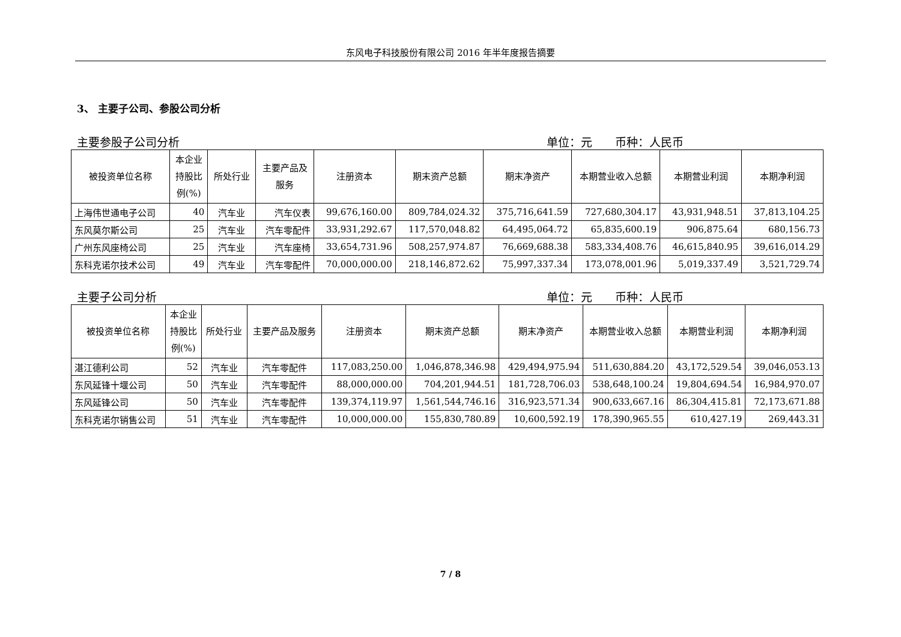东风电子科技股份有限公司 2016 年半年度报告摘要
3、 主要子公司、参股公司分析
主要参股子公司分析 单位：元　　币种：人民币
| 被投资单位名称 | 本企业 持股比 例(%) | 所处行业 | 主要产品及 服务 | 注册资本 | 期末资产总额 | 期末净资产 | 本期营业收入总额 | 本期营业利润 | 本期净利润 |
| --- | --- | --- | --- | --- | --- | --- | --- | --- | --- |
| 上海伟世通电子公司 | 40 | 汽车业 | 汽车仪表 | 99,676,160.00 | 809,784,024.32 | 375,716,641.59 | 727,680,304.17 | 43,931,948.51 | 37,813,104.25 |
| 东风莫尔斯公司 | 25 | 汽车业 | 汽车零配件 | 33,931,292.67 | 117,570,048.82 | 64,495,064.72 | 65,835,600.19 | 906,875.64 | 680,156.73 |
| 广州东风座椅公司 | 25 | 汽车业 | 汽车座椅 | 33,654,731.96 | 508,257,974.87 | 76,669,688.38 | 583,334,408.76 | 46,615,840.95 | 39,616,014.29 |
| 东科克诺尔技术公司 | 49 | 汽车业 | 汽车零配件 | 70,000,000.00 | 218,146,872.62 | 75,997,337.34 | 173,078,001.96 | 5,019,337.49 | 3,521,729.74 |
主要子公司分析 单位：元　　币种：人民币
| 被投资单位名称 | 本企业 持股比 例(%) | 所处行业 | 主要产品及服务 | 注册资本 | 期末资产总额 | 期末净资产 | 本期营业收入总额 | 本期营业利润 | 本期净利润 |
| --- | --- | --- | --- | --- | --- | --- | --- | --- | --- |
| 湛江德利公司 | 52 | 汽车业 | 汽车零配件 | 117,083,250.00 | 1,046,878,346.98 | 429,494,975.94 | 511,630,884.20 | 43,172,529.54 | 39,046,053.13 |
| 东风延锋十堰公司 | 50 | 汽车业 | 汽车零配件 | 88,000,000.00 | 704,201,944.51 | 181,728,706.03 | 538,648,100.24 | 19,804,694.54 | 16,984,970.07 |
| 东风延锋公司 | 50 | 汽车业 | 汽车零配件 | 139,374,119.97 | 1,561,544,746.16 | 316,923,571.34 | 900,633,667.16 | 86,304,415.81 | 72,173,671.88 |
| 东科克诺尔销售公司 | 51 | 汽车业 | 汽车零配件 | 10,000,000.00 | 155,830,780.89 | 10,600,592.19 | 178,390,965.55 | 610,427.19 | 269,443.31 |
7 / 8